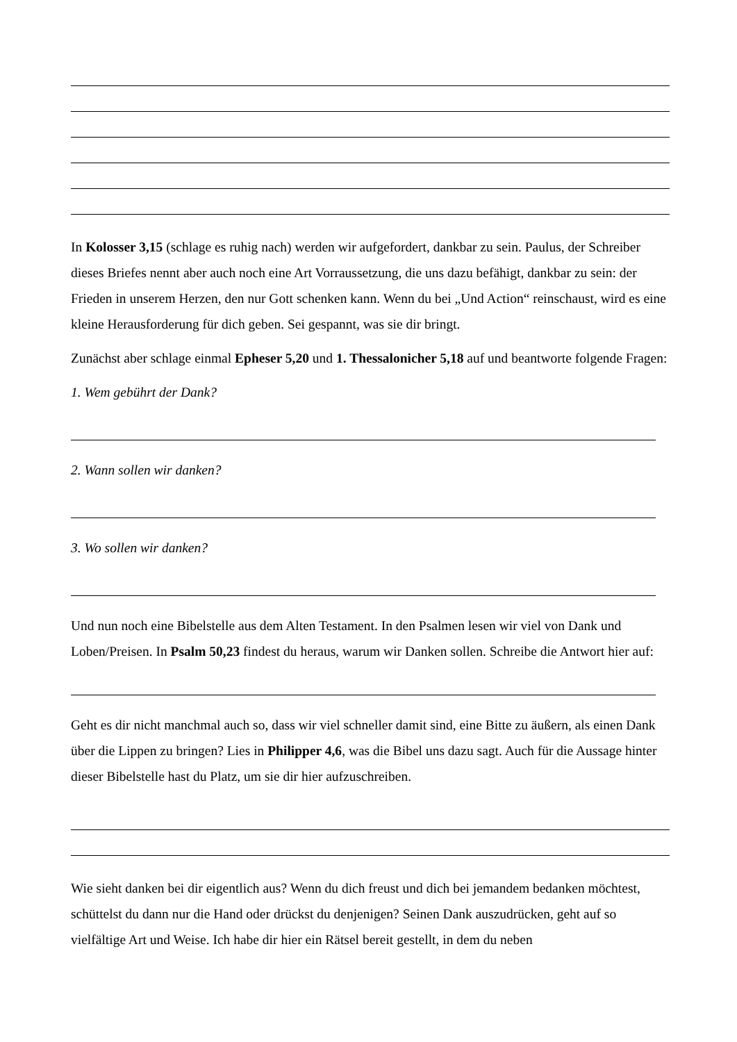In Kolosser 3,15 (schlage es ruhig nach) werden wir aufgefordert, dankbar zu sein. Paulus, der Schreiber dieses Briefes nennt aber auch noch eine Art Vorraussetzung, die uns dazu befähigt, dankbar zu sein: der Frieden in unserem Herzen, den nur Gott schenken kann. Wenn du bei „Und Action“ reinschaust, wird es eine kleine Herausforderung für dich geben. Sei gespannt, was sie dir bringt.
Zunächst aber schlage einmal Epheser 5,20 und 1. Thessalonicher 5,18 auf und beantworte folgende Fragen:
1. Wem gebührt der Dank?
2. Wann sollen wir danken?
3. Wo sollen wir danken?
Und nun noch eine Bibelstelle aus dem Alten Testament. In den Psalmen lesen wir viel von Dank und Loben/Preisen. In Psalm 50,23 findest du heraus, warum wir Danken sollen. Schreibe die Antwort hier auf:
Geht es dir nicht manchmal auch so, dass wir viel schneller damit sind, eine Bitte zu äußern, als einen Dank über die Lippen zu bringen? Lies in Philipper 4,6, was die Bibel uns dazu sagt. Auch für die Aussage hinter dieser Bibelstelle hast du Platz, um sie dir hier aufzuschreiben.
Wie sieht danken bei dir eigentlich aus? Wenn du dich freust und dich bei jemandem bedanken möchtest, schüttelst du dann nur die Hand oder drückst du denjenigen? Seinen Dank auszudrücken, geht auf so vielfältige Art und Weise. Ich habe dir hier ein Rätsel bereit gestellt, in dem du neben